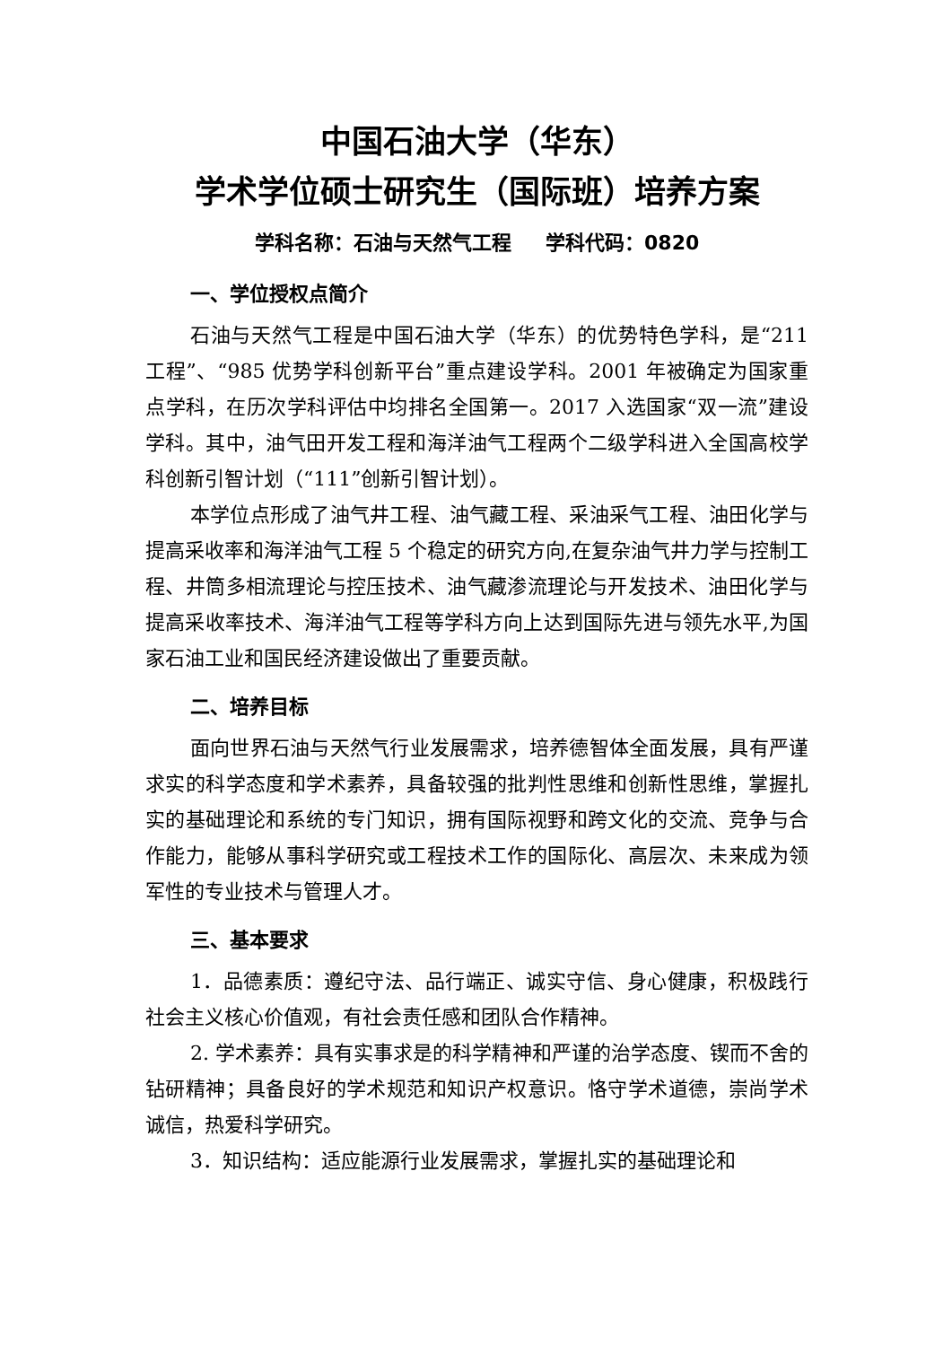中国石油大学（华东）
学术学位硕士研究生（国际班）培养方案
学科名称：石油与天然气工程 学科代码：0820
一、学位授权点简介
石油与天然气工程是中国石油大学（华东）的优势特色学科，是“211 工程”、“985 优势学科创新平台”重点建设学科。2001 年被确定为国家重点学科，在历次学科评估中均排名全国第一。2017 入选国家“双一流”建设学科。其中，油气田开发工程和海洋油气工程两个二级学科进入全国高校学科创新引智计划（“111”创新引智计划）。
本学位点形成了油气井工程、油气藏工程、采油采气工程、油田化学与提高采收率和海洋油气工程 5 个稳定的研究方向,在复杂油气井力学与控制工程、井筒多相流理论与控压技术、油气藏渗流理论与开发技术、油田化学与提高采收率技术、海洋油气工程等学科方向上达到国际先进与领先水平,为国家石油工业和国民经济建设做出了重要贡献。
二、培养目标
面向世界石油与天然气行业发展需求，培养德智体全面发展，具有严谨求实的科学态度和学术素养，具备较强的批判性思维和创新性思维，掌握扎实的基础理论和系统的专门知识，拥有国际视野和跨文化的交流、竞争与合作能力，能够从事科学研究或工程技术工作的国际化、高层次、未来成为领军性的专业技术与管理人才。
三、基本要求
1．品德素质：遵纪守法、品行端正、诚实守信、身心健康，积极践行社会主义核心价值观，有社会责任感和团队合作精神。
2. 学术素养：具有实事求是的科学精神和严谨的治学态度、锲而不舍的钻研精神；具备良好的学术规范和知识产权意识。恪守学术道德，崇尚学术诚信，热爱科学研究。
3．知识结构：适应能源行业发展需求，掌握扎实的基础理论和